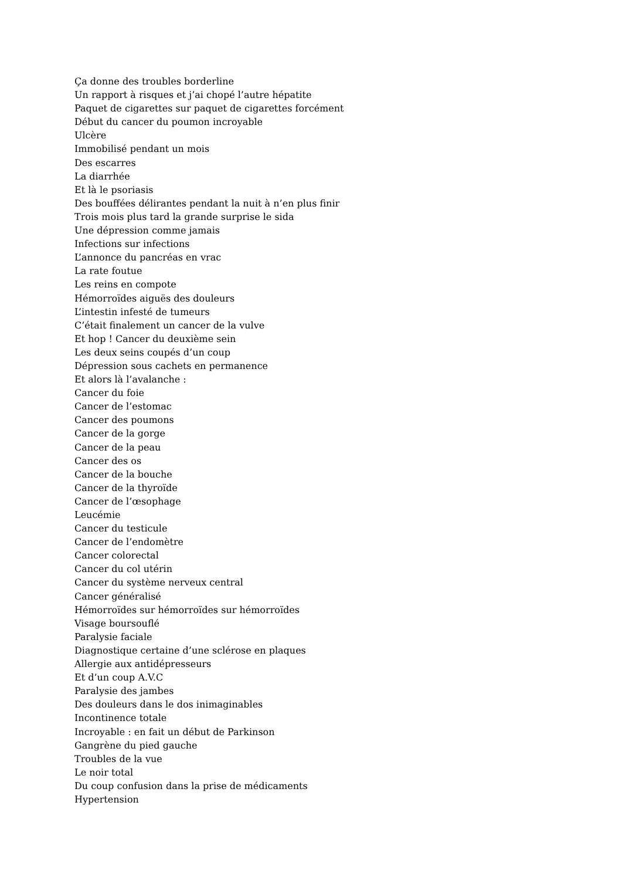Ça donne des troubles borderline
Un rapport à risques et j’ai chopé l’autre hépatite
Paquet de cigarettes sur paquet de cigarettes forcément
Début du cancer du poumon incroyable
Ulcère
Immobilisé pendant un mois
Des escarres
La diarrhée
Et là le psoriasis
Des bouffées délirantes pendant la nuit à n’en plus finir
Trois mois plus tard la grande surprise le sida
Une dépression comme jamais
Infections sur infections
L’annonce du pancréas en vrac
La rate foutue
Les reins en compote
Hémorroïdes aiguës des douleurs
L’intestin infesté de tumeurs
C’était finalement un cancer de la vulve
Et hop ! Cancer du deuxième sein
Les deux seins coupés d’un coup
Dépression sous cachets en permanence
Et alors là l’avalanche :
Cancer du foie
Cancer de l’estomac
Cancer des poumons
Cancer de la gorge
Cancer de la peau
Cancer des os
Cancer de la bouche
Cancer de la thyroïde
Cancer de l’œsophage
Leucémie
Cancer du testicule
Cancer de l’endomètre
Cancer colorectal
Cancer du col utérin
Cancer du système nerveux central
Cancer généralisé
Hémorroïdes sur hémorroïdes sur hémorroïdes
Visage boursouflé
Paralysie faciale
Diagnostique certaine d’une sclérose en plaques
Allergie aux antidépresseurs
Et d’un coup A.V.C
Paralysie des jambes
Des douleurs dans le dos inimaginables
Incontinence totale
Incroyable : en fait un début de Parkinson
Gangrène du pied gauche
Troubles de la vue
Le noir total
Du coup confusion dans la prise de médicaments
Hypertension